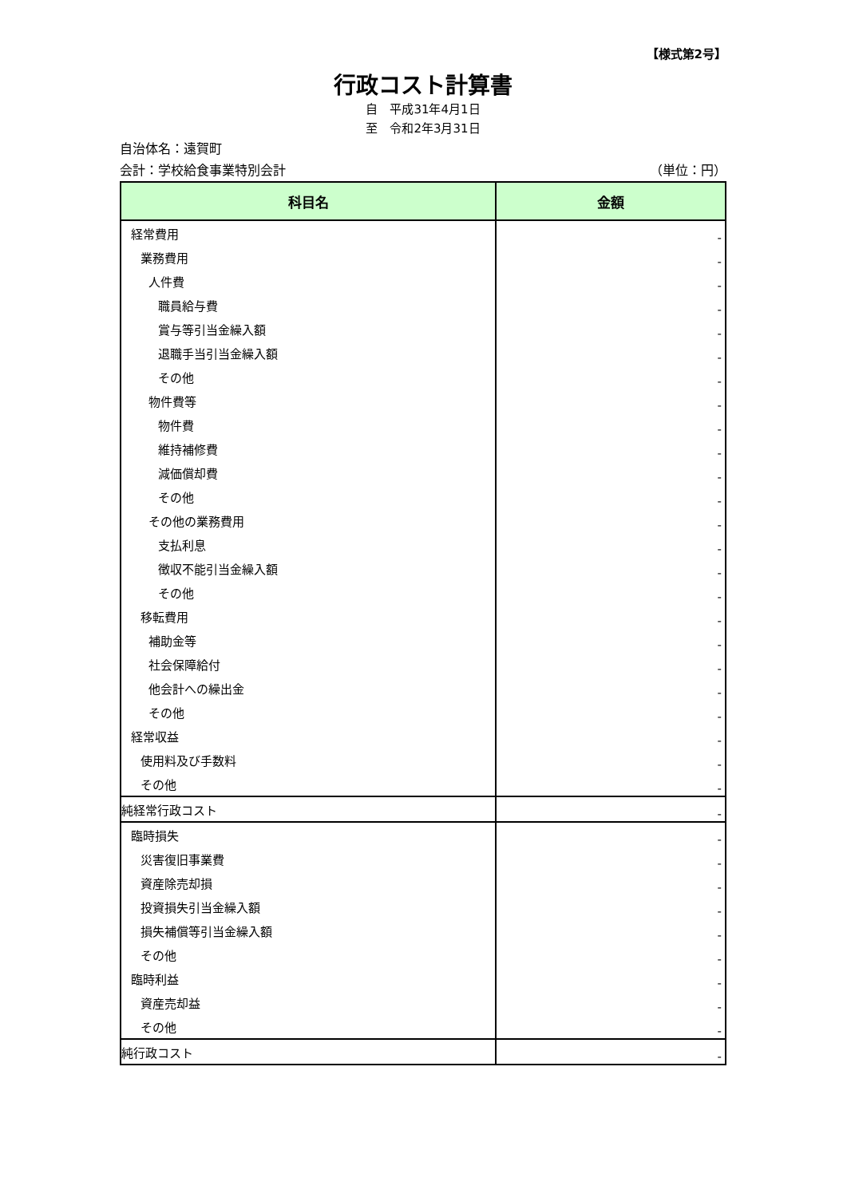【様式第2号】
行政コスト計算書
自　平成31年4月1日
至　令和2年3月31日
自治体名：遠賀町
会計：学校給食事業特別会計 （単位：円）
| 科目名 | 金額 |
| --- | --- |
| 経常費用 | - |
| 業務費用 | - |
| 人件費 | - |
| 職員給与費 | - |
| 賞与等引当金繰入額 | - |
| 退職手当引当金繰入額 | - |
| その他 | - |
| 物件費等 | - |
| 物件費 | - |
| 維持補修費 | - |
| 減価償却費 | - |
| その他 | - |
| その他の業務費用 | - |
| 支払利息 | - |
| 徴収不能引当金繰入額 | - |
| その他 | - |
| 移転費用 | - |
| 補助金等 | - |
| 社会保障給付 | - |
| 他会計への繰出金 | - |
| その他 | - |
| 経常収益 | - |
| 使用料及び手数料 | - |
| その他 | - |
| 純経常行政コスト | - |
| 臨時損失 | - |
| 災害復旧事業費 | - |
| 資産除売却損 | - |
| 投資損失引当金繰入額 | - |
| 損失補償等引当金繰入額 | - |
| その他 | - |
| 臨時利益 | - |
| 資産売却益 | - |
| その他 | - |
| 純行政コスト | - |